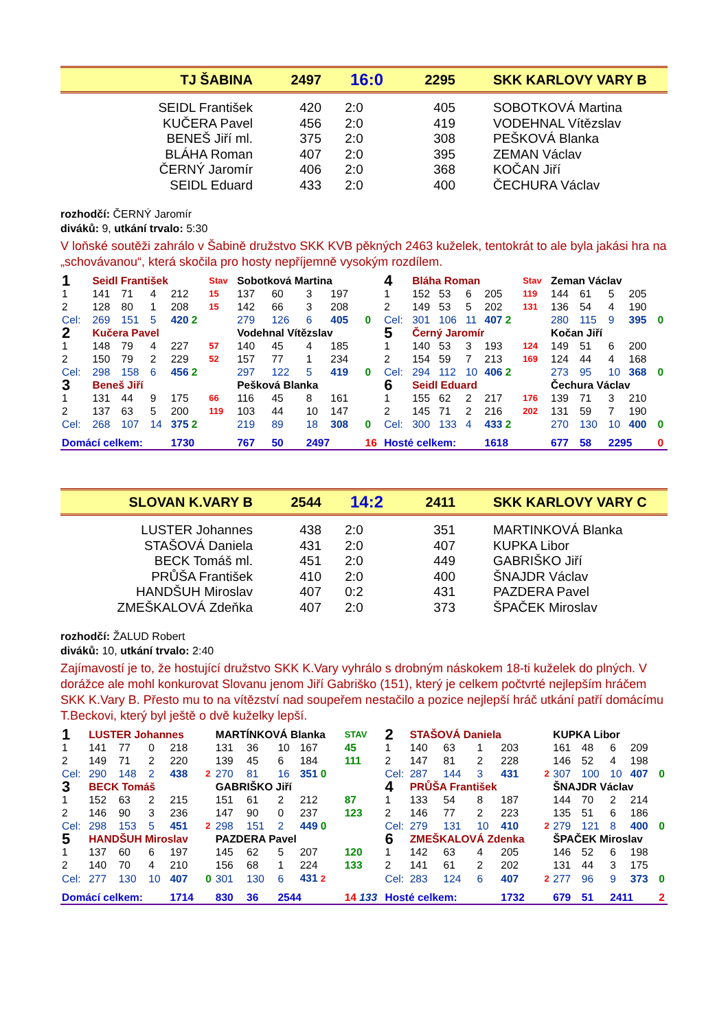TJ ŠABINA 2497 16:0 2295 SKK KARLOVY VARY B
| SEIDL František | 420 | 2:0 | 405 | SOBOTKOVÁ Martina |
| KUČERA Pavel | 456 | 2:0 | 419 | VODEHNAL Vítězslav |
| BENEŠ Jiří ml. | 375 | 2:0 | 308 | PEŠKOVÁ Blanka |
| BLÁHA Roman | 407 | 2:0 | 395 | ZEMAN Václav |
| ČERNÝ Jaromír | 406 | 2:0 | 368 | KOČAN Jiří |
| SEIDL Eduard | 433 | 2:0 | 400 | ČECHURA Václav |
rozhodčí: ČERNÝ Jaromír
diváků: 9, utkání trvalo: 5:30
V loňské soutěži zahrálo v Šabině družstvo SKK KVB pěkných 2463 kuželek, tentokrát to ale byla jakási hra na „schovávanou“, která skočila pro hosty nepříjemně vysokým rozdílem.
| 1 | Seidl František | | | | Stav | Sobotková Martina | | | | | 4 | Bláha Roman | | | | Stav | Zeman Václav | | | | |
| 1 | 141 | 71 | 4 | 212 | 15 | 137 | 60 | 3 | 197 | | 1 | 152 | 53 | 6 | 205 | 119 | 144 | 61 | 5 | 205 | |
| 2 | 128 | 80 | 1 | 208 | 15 | 142 | 66 | 3 | 208 | | 2 | 149 | 53 | 5 | 202 | 131 | 136 | 54 | 4 | 190 | |
| Cel: | 269 | 151 | 5 | 420 2 | | 279 | 126 | 6 | 405 | 0 | Cel: | 301 | 106 | 11 | 407 2 | | 280 | 115 | 9 | 395 | 0 |
| 2 | Kučera Pavel | | | | | Vodehnal Vítězslav | | | | | 5 | Černý Jaromír | | | | | Kočan Jiří | | | | |
| 1 | 148 | 79 | 4 | 227 | 57 | 140 | 45 | 4 | 185 | | 1 | 140 | 53 | 3 | 193 | 124 | 149 | 51 | 6 | 200 | |
| 2 | 150 | 79 | 2 | 229 | 52 | 157 | 77 | 1 | 234 | | 2 | 154 | 59 | 7 | 213 | 169 | 124 | 44 | 4 | 168 | |
| Cel: | 298 | 158 | 6 | 456 2 | | 297 | 122 | 5 | 419 | 0 | Cel: | 294 | 112 | 10 | 406 2 | | 273 | 95 | 10 | 368 | 0 |
| 3 | Beneš Jiří | | | | | Pešková Blanka | | | | | 6 | Seidl Eduard | | | | | Čechura Václav | | | | |
| 1 | 131 | 44 | 9 | 175 | 66 | 116 | 45 | 8 | 161 | | 1 | 155 | 62 | 2 | 217 | 176 | 139 | 71 | 3 | 210 | |
| 2 | 137 | 63 | 5 | 200 | 119 | 103 | 44 | 10 | 147 | | 2 | 145 | 71 | 2 | 216 | 202 | 131 | 59 | 7 | 190 | |
| Cel: | 268 | 107 | 14 | 375 2 | | 219 | 89 | 18 | 308 | 0 | Cel: | 300 | 133 | 4 | 433 2 | | 270 | 130 | 10 | 400 | 0 |
| Domácí celkem: | | | | 1730 | | 767 | 50 | 2497 | | 16 | Hosté celkem: | | | | 1618 | | 677 | 58 | 2295 | | 0 |
SLOVAN K.VARY B 2544 14:2 2411 SKK KARLOVY VARY C
| LUSTER Johannes | 438 | 2:0 | 351 | MARTINKOVÁ Blanka |
| STAŠOVÁ Daniela | 431 | 2:0 | 407 | KUPKA Libor |
| BECK Tomáš ml. | 451 | 2:0 | 449 | GABRIŠKO Jiří |
| PRŮŠA František | 410 | 2:0 | 400 | ŠNAJDR Václav |
| HANDŠUH Miroslav | 407 | 0:2 | 431 | PAZDERA Pavel |
| ZMEŠKALOVÁ Zdeňka | 407 | 2:0 | 373 | ŠPAČEK Miroslav |
rozhodčí: ŽALUD Robert
diváků: 10, utkání trvalo: 2:40
Zajímavostí je to, že hostující družstvo SKK K.Vary vyhrálo s drobným náskokem 18-ti kuželek do plných. V dorážce ale mohl konkurovat Slovanu jenom Jiří Gabriško (151), který je celkem počtvrté nejlepším hráčem SKK K.Vary B. Přesto mu to na vítězství nad soupeřem nestačilo a pozice nejlepší hráč utkání patří domácímu T.Beckovi, který byl ještě o dvě kuželky lepší.
| 1 | LUSTER Johannes | | | | | MARTÍNKOVÁ Blanka | | | | STAV | 2 | STAŠOVÁ Daniela | | | | | KUPKA Libor | | | | |
| 1 | 141 | 77 | 0 | 218 | | 131 | 36 | 10 | 167 | 45 | 1 | 140 | 63 | 1 | 203 | | 161 | 48 | 6 | 209 | |
| 2 | 149 | 71 | 2 | 220 | | 139 | 45 | 6 | 184 | 111 | 2 | 147 | 81 | 2 | 228 | | 146 | 52 | 4 | 198 | |
| Cel: | 290 | 148 | 2 | 438 | 2 | 270 | 81 | 16 | 351 0 | | Cel: | 287 | 144 | 3 | 431 | 2 | 307 | 100 | 10 | 407 | 0 |
| 3 | BECK Tomáš | | | | | GABRIŠKO Jiří | | | | | 4 | PRŮŠA František | | | | | ŠNAJDR Václav | | | | |
| 1 | 152 | 63 | 2 | 215 | | 151 | 61 | 2 | 212 | 87 | 1 | 133 | 54 | 8 | 187 | | 144 | 70 | 2 | 214 | |
| 2 | 146 | 90 | 3 | 236 | | 147 | 90 | 0 | 237 | 123 | 2 | 146 | 77 | 2 | 223 | | 135 | 51 | 6 | 186 | |
| Cel: | 298 | 153 | 5 | 451 | 2 | 298 | 151 | 2 | 449 0 | | Cel: | 279 | 131 | 10 | 410 | 2 | 279 | 121 | 8 | 400 | 0 |
| 5 | HANDŠUH Miroslav | | | | | PAZDERA Pavel | | | | | 6 | ZMEŠKALOVÁ Zdenka | | | | | ŠPAČEK Miroslav | | | | |
| 1 | 137 | 60 | 6 | 197 | | 145 | 62 | 5 | 207 | 120 | 1 | 142 | 63 | 4 | 205 | | 146 | 52 | 6 | 198 | |
| 2 | 140 | 70 | 4 | 210 | | 156 | 68 | 1 | 224 | 133 | 2 | 141 | 61 | 2 | 202 | | 131 | 44 | 3 | 175 | |
| Cel: | 277 | 130 | 10 | 407 | 0 | 301 | 130 | 6 | 431 2 | | Cel: | 283 | 124 | 6 | 407 | 2 | 277 | 96 | 9 | 373 | 0 |
| Domácí celkem: | | | | 1714 | | 830 | 36 | 2544 | | 14 133 | Hosté celkem: | | | | 1732 | | 679 | 51 | 2411 | | 2 |